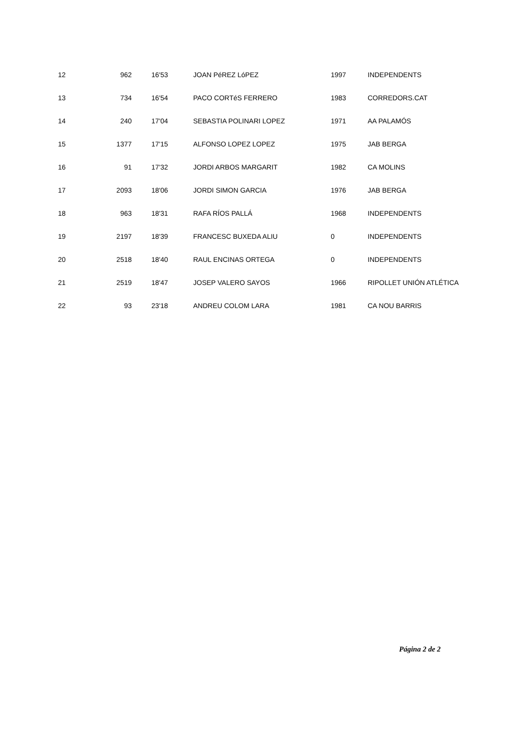| 12 | 962 | 16'53 | JOAN PéREZ LóPEZ | 1997 | INDEPENDENTS |
| 13 | 734 | 16'54 | PACO CORTéS FERRERO | 1983 | CORREDORS.CAT |
| 14 | 240 | 17'04 | SEBASTIA POLINARI LOPEZ | 1971 | AA PALAMÓS |
| 15 | 1377 | 17'15 | ALFONSO LOPEZ LOPEZ | 1975 | JAB BERGA |
| 16 | 91 | 17'32 | JORDI ARBOS MARGARIT | 1982 | CA MOLINS |
| 17 | 2093 | 18'06 | JORDI SIMON GARCIA | 1976 | JAB BERGA |
| 18 | 963 | 18'31 | RAFA RÍOS PALLÁ | 1968 | INDEPENDENTS |
| 19 | 2197 | 18'39 | FRANCESC BUXEDA ALIU | 0 | INDEPENDENTS |
| 20 | 2518 | 18'40 | RAUL ENCINAS ORTEGA | 0 | INDEPENDENTS |
| 21 | 2519 | 18'47 | JOSEP VALERO SAYOS | 1966 | RIPOLLET UNIÓN ATLÉTICA |
| 22 | 93 | 23'18 | ANDREU COLOM LARA | 1981 | CA NOU BARRIS |
Página 2 de 2